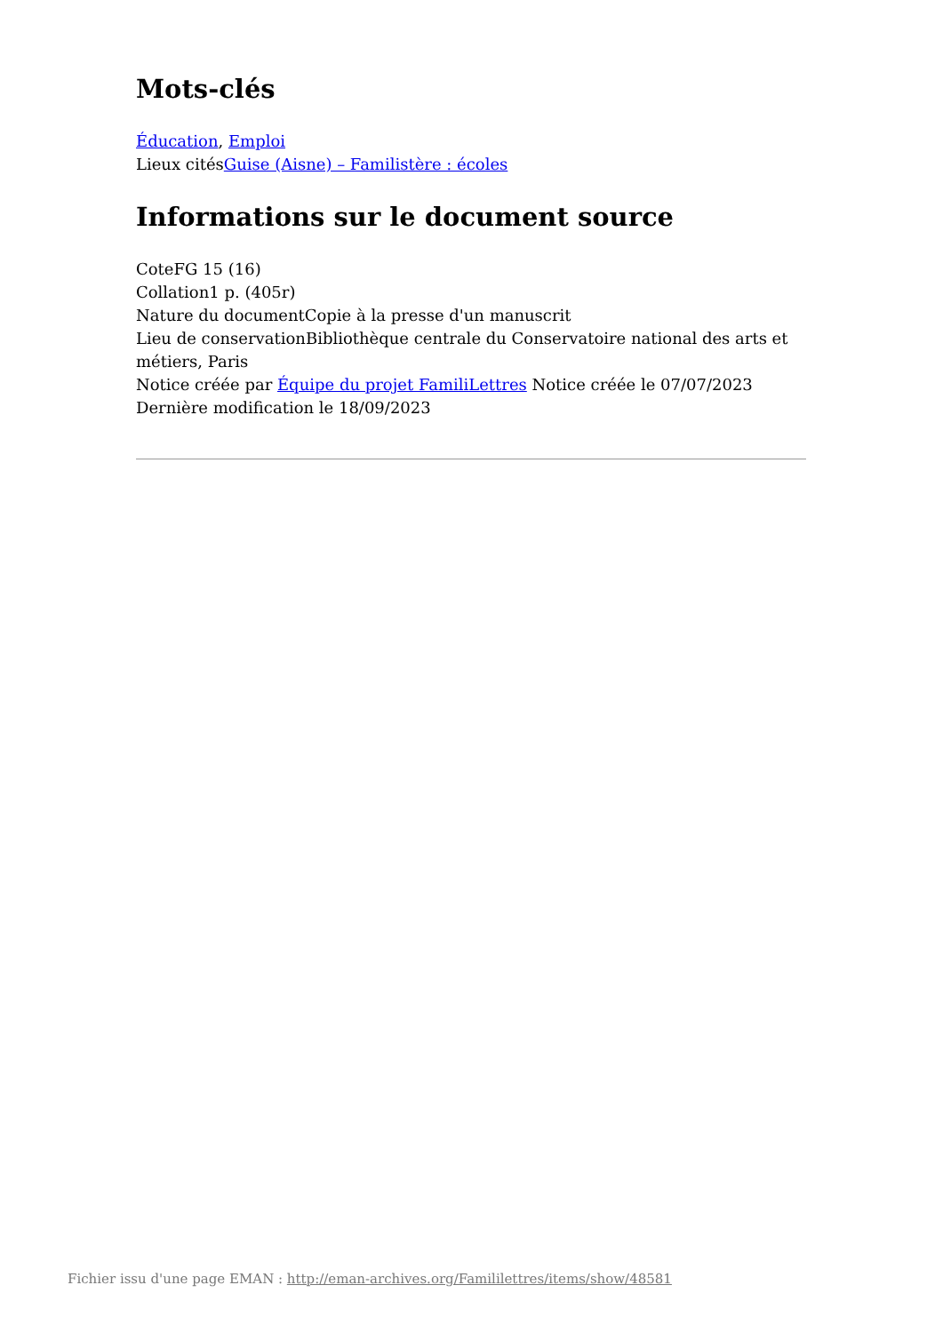Mots-clés
Éducation, Emploi
Lieux citésGuise (Aisne) – Familistère : écoles
Informations sur le document source
CoteFG 15 (16)
Collation1 p. (405r)
Nature du documentCopie à la presse d'un manuscrit
Lieu de conservationBibliothèque centrale du Conservatoire national des arts et métiers, Paris
Notice créée par Équipe du projet FamiliLettres Notice créée le 07/07/2023
Dernière modification le 18/09/2023
Fichier issu d'une page EMAN : http://eman-archives.org/Famililettres/items/show/48581